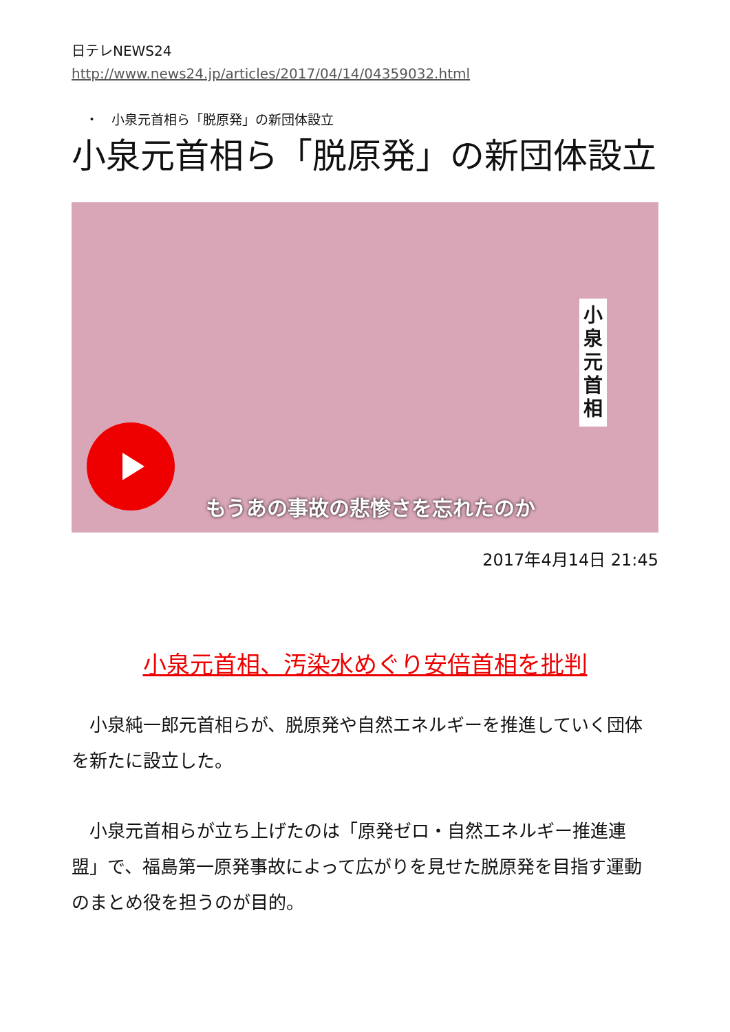日テレNEWS24
http://www.news24.jp/articles/2017/04/14/04359032.html
・　小泉元首相ら「脱原発」の新団体設立
小泉元首相ら「脱原発」の新団体設立
小泉元首相
もうあの事故の悲惨さを忘れたのか
2017年4月14日 21:45
小泉元首相、汚染水めぐり安倍首相を批判
　小泉純一郎元首相らが、脱原発や自然エネルギーを推進していく団体を新たに設立した。
　小泉元首相らが立ち上げたのは「原発ゼロ・自然エネルギー推進連盟」で、福島第一原発事故によって広がりを見せた脱原発を目指す運動のまとめ役を担うのが目的。